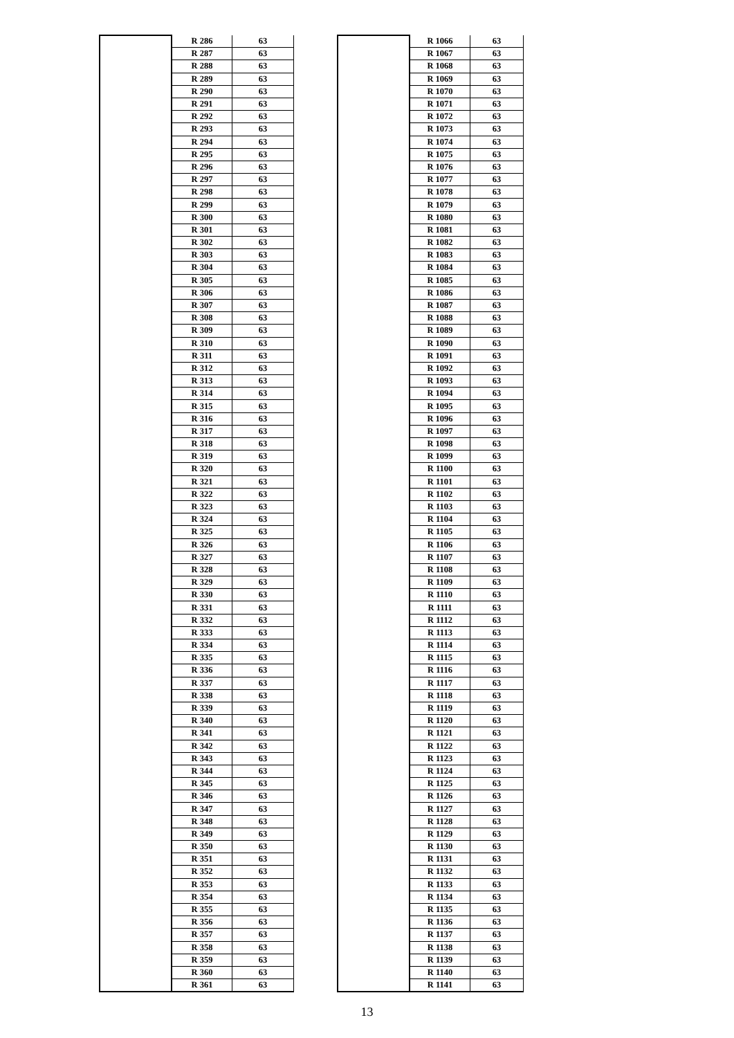| | R 286 | 63 |
| | R 287 | 63 |
| | R 288 | 63 |
| | R 289 | 63 |
| | R 290 | 63 |
| | R 291 | 63 |
| | R 292 | 63 |
| | R 293 | 63 |
| | R 294 | 63 |
| | R 295 | 63 |
| | R 296 | 63 |
| | R 297 | 63 |
| | R 298 | 63 |
| | R 299 | 63 |
| | R 300 | 63 |
| | R 301 | 63 |
| | R 302 | 63 |
| | R 303 | 63 |
| | R 304 | 63 |
| | R 305 | 63 |
| | R 306 | 63 |
| | R 307 | 63 |
| | R 308 | 63 |
| | R 309 | 63 |
| | R 310 | 63 |
| | R 311 | 63 |
| | R 312 | 63 |
| | R 313 | 63 |
| | R 314 | 63 |
| | R 315 | 63 |
| | R 316 | 63 |
| | R 317 | 63 |
| | R 318 | 63 |
| | R 319 | 63 |
| | R 320 | 63 |
| | R 321 | 63 |
| | R 322 | 63 |
| | R 323 | 63 |
| | R 324 | 63 |
| | R 325 | 63 |
| | R 326 | 63 |
| | R 327 | 63 |
| | R 328 | 63 |
| | R 329 | 63 |
| | R 330 | 63 |
| | R 331 | 63 |
| | R 332 | 63 |
| | R 333 | 63 |
| | R 334 | 63 |
| | R 335 | 63 |
| | R 336 | 63 |
| | R 337 | 63 |
| | R 338 | 63 |
| | R 339 | 63 |
| | R 340 | 63 |
| | R 341 | 63 |
| | R 342 | 63 |
| | R 343 | 63 |
| | R 344 | 63 |
| | R 345 | 63 |
| | R 346 | 63 |
| | R 347 | 63 |
| | R 348 | 63 |
| | R 349 | 63 |
| | R 350 | 63 |
| | R 351 | 63 |
| | R 352 | 63 |
| | R 353 | 63 |
| | R 354 | 63 |
| | R 355 | 63 |
| | R 356 | 63 |
| | R 357 | 63 |
| | R 358 | 63 |
| | R 359 | 63 |
| | R 360 | 63 |
| | R 361 | 63 |
| | R 1066 | 63 |
| | R 1067 | 63 |
| | R 1068 | 63 |
| | R 1069 | 63 |
| | R 1070 | 63 |
| | R 1071 | 63 |
| | R 1072 | 63 |
| | R 1073 | 63 |
| | R 1074 | 63 |
| | R 1075 | 63 |
| | R 1076 | 63 |
| | R 1077 | 63 |
| | R 1078 | 63 |
| | R 1079 | 63 |
| | R 1080 | 63 |
| | R 1081 | 63 |
| | R 1082 | 63 |
| | R 1083 | 63 |
| | R 1084 | 63 |
| | R 1085 | 63 |
| | R 1086 | 63 |
| | R 1087 | 63 |
| | R 1088 | 63 |
| | R 1089 | 63 |
| | R 1090 | 63 |
| | R 1091 | 63 |
| | R 1092 | 63 |
| | R 1093 | 63 |
| | R 1094 | 63 |
| | R 1095 | 63 |
| | R 1096 | 63 |
| | R 1097 | 63 |
| | R 1098 | 63 |
| | R 1099 | 63 |
| | R 1100 | 63 |
| | R 1101 | 63 |
| | R 1102 | 63 |
| | R 1103 | 63 |
| | R 1104 | 63 |
| | R 1105 | 63 |
| | R 1106 | 63 |
| | R 1107 | 63 |
| | R 1108 | 63 |
| | R 1109 | 63 |
| | R 1110 | 63 |
| | R 1111 | 63 |
| | R 1112 | 63 |
| | R 1113 | 63 |
| | R 1114 | 63 |
| | R 1115 | 63 |
| | R 1116 | 63 |
| | R 1117 | 63 |
| | R 1118 | 63 |
| | R 1119 | 63 |
| | R 1120 | 63 |
| | R 1121 | 63 |
| | R 1122 | 63 |
| | R 1123 | 63 |
| | R 1124 | 63 |
| | R 1125 | 63 |
| | R 1126 | 63 |
| | R 1127 | 63 |
| | R 1128 | 63 |
| | R 1129 | 63 |
| | R 1130 | 63 |
| | R 1131 | 63 |
| | R 1132 | 63 |
| | R 1133 | 63 |
| | R 1134 | 63 |
| | R 1135 | 63 |
| | R 1136 | 63 |
| | R 1137 | 63 |
| | R 1138 | 63 |
| | R 1139 | 63 |
| | R 1140 | 63 |
| | R 1141 | 63 |
13